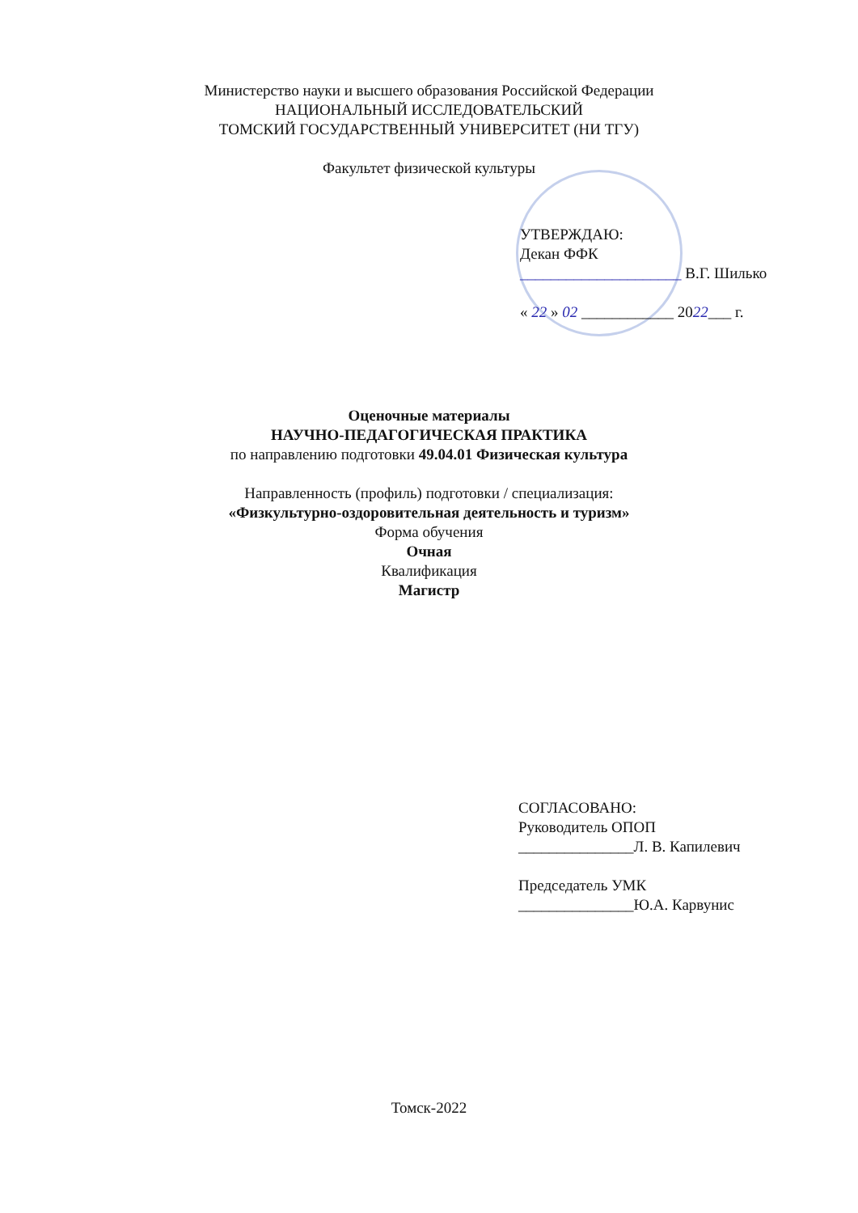Министерство науки и высшего образования Российской Федерации
НАЦИОНАЛЬНЫЙ ИССЛЕДОВАТЕЛЬСКИЙ
ТОМСКИЙ ГОСУДАРСТВЕННЫЙ УНИВЕРСИТЕТ (НИ ТГУ)
Факультет физической культуры
УТВЕРЖДАЮ:
Декан ФФК
_____________________ В.Г. Шилько
« 22 » 02 ____________ 2022___ г.
Оценочные материалы
НАУЧНО-ПЕДАГОГИЧЕСКАЯ ПРАКТИКА
по направлению подготовки 49.04.01 Физическая культура
Направленность (профиль) подготовки / специализация:
«Физкультурно-оздоровительная деятельность и туризм»
Форма обучения
Очная
Квалификация
Магистр
СОГЛАСОВАНО:
Руководитель ОПОП
_______________Л. В. Капилевич
Председатель УМК
_______________Ю.А. Карвунис
Томск-2022